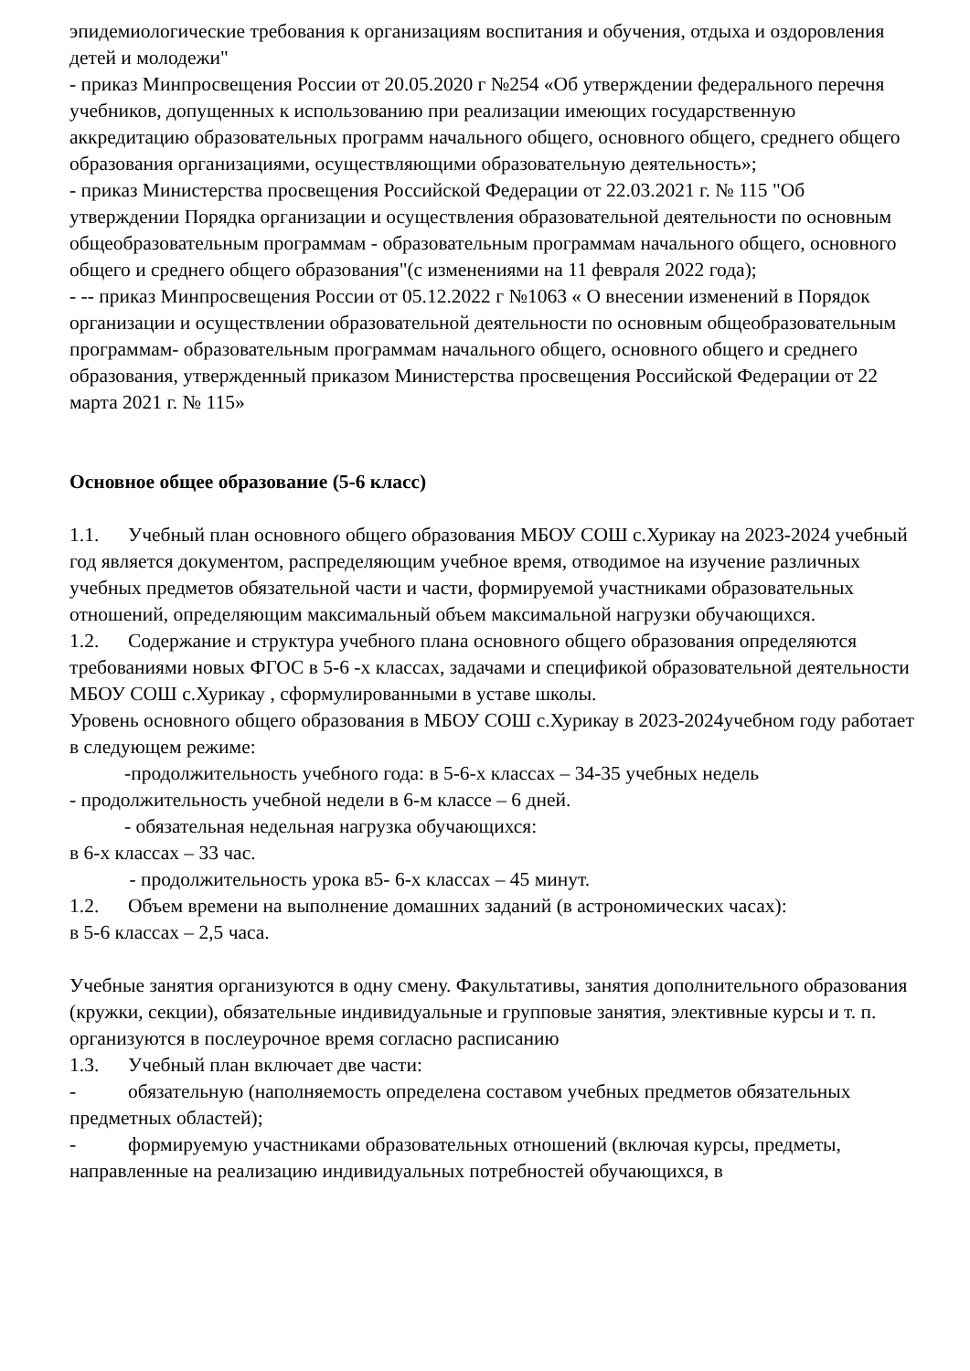эпидемиологические требования к организациям воспитания и обучения, отдыха и оздоровления детей и молодежи"
- приказ Минпросвещения России от 20.05.2020 г №254 «Об утверждении федерального перечня учебников, допущенных к использованию при реализации имеющих государственную аккредитацию образовательных программ начального общего, основного общего, среднего общего образования организациями, осуществляющими образовательную деятельность»;
- приказ Министерства просвещения Российской Федерации от 22.03.2021 г. № 115 "Об утверждении Порядка организации и осуществления образовательной деятельности по основным общеобразовательным программам - образовательным программам начального общего, основного общего и среднего общего образования"(с изменениями на 11 февраля 2022 года);
- -- приказ Минпросвещения России от 05.12.2022 г №1063 « О внесении изменений в Порядок организации и осуществлении образовательной деятельности по основным общеобразовательным программам- образовательным программам начального общего, основного общего и среднего образования, утвержденный приказом Министерства просвещения Российской Федерации от 22 марта 2021 г. № 115»
Основное общее образование (5-6 класс)
1.1. Учебный план основного общего образования МБОУ СОШ с.Хурикау на 2023-2024 учебный год является документом, распределяющим учебное время, отводимое на изучение различных учебных предметов обязательной части и части, формируемой участниками образовательных отношений, определяющим максимальный объем максимальной нагрузки обучающихся.
1.2. Содержание и структура учебного плана основного общего образования определяются требованиями новых ФГОС в 5-6 -х классах, задачами и спецификой образовательной деятельности МБОУ СОШ с.Хурикау , сформулированными в уставе школы.
Уровень основного общего образования в МБОУ СОШ с.Хурикау в 2023-2024учебном году работает в следующем режиме:
-продолжительность учебного года: в 5-6-х классах – 34-35 учебных недель
- продолжительность учебной недели в 6-м классе – 6 дней.
- обязательная недельная нагрузка обучающихся:
в 6-х классах – 33 час.
- продолжительность урока в5- 6-х классах – 45 минут.
1.2. Объем времени на выполнение домашних заданий (в астрономических часах):
в 5-6 классах – 2,5 часа.
Учебные занятия организуются в одну смену. Факультативы, занятия дополнительного образования (кружки, секции), обязательные индивидуальные и групповые занятия, элективные курсы и т. п. организуются в послеурочное время согласно расписанию
1.3. Учебный план включает две части:
- обязательную (наполняемость определена составом учебных предметов обязательных предметных областей);
- формируемую участниками образовательных отношений (включая курсы, предметы, направленные на реализацию индивидуальных потребностей обучающихся, в